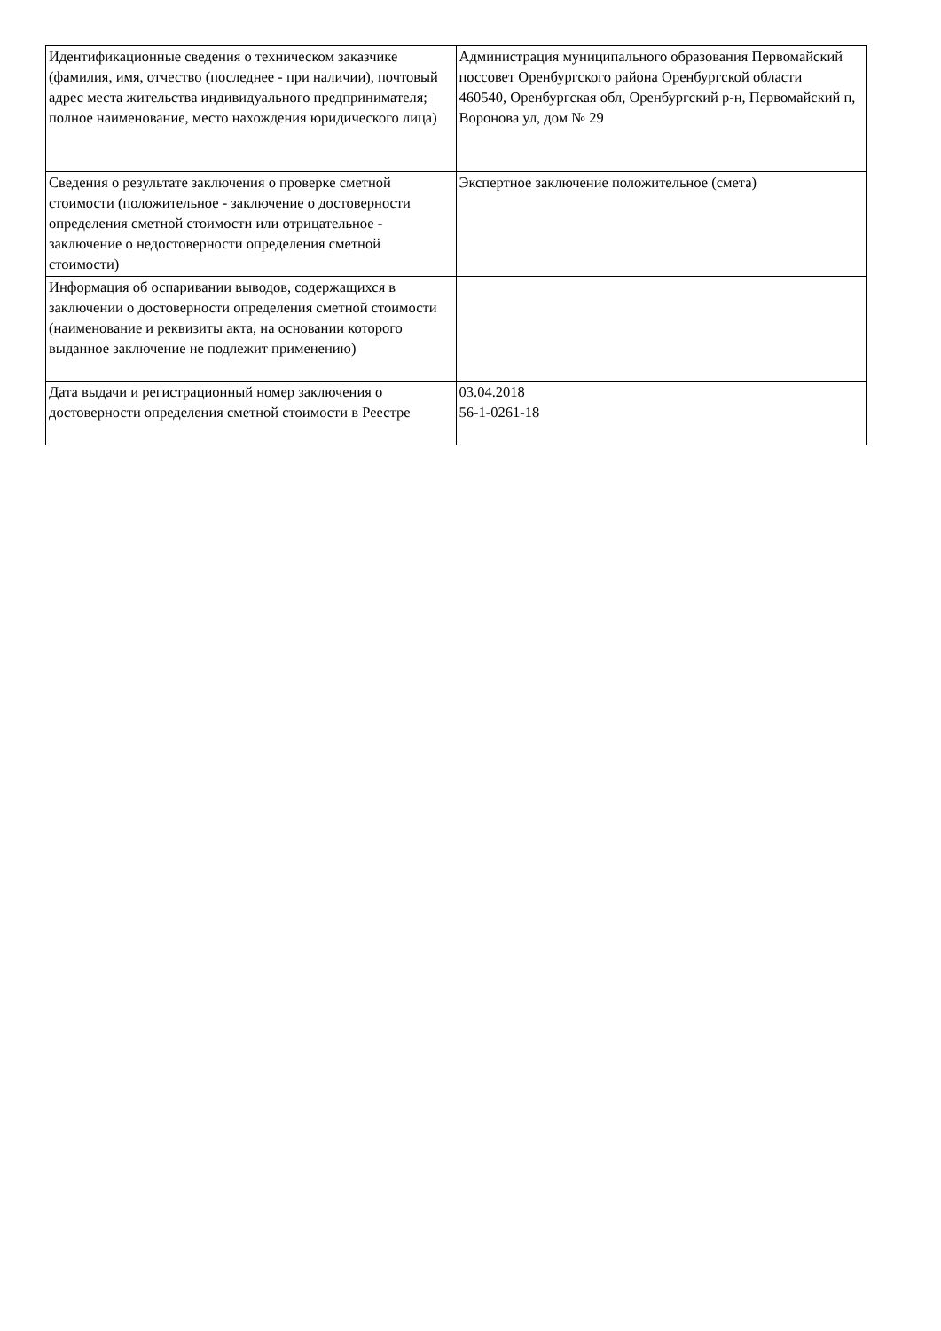| Идентификационные сведения о техническом заказчике (фамилия, имя, отчество (последнее - при наличии), почтовый адрес места жительства индивидуального предпринимателя; полное наименование, место нахождения юридического лица) | Администрация муниципального образования Первомайский поссовет Оренбургского района Оренбургской области 460540, Оренбургская обл, Оренбургский р-н, Первомайский п, Воронова ул, дом № 29 |
| Сведения о результате заключения о проверке сметной стоимости (положительное - заключение о достоверности определения сметной стоимости или отрицательное - заключение о недостоверности определения сметной стоимости) | Экспертное заключение положительное (смета) |
| Информация об оспаривании выводов, содержащихся в заключении о достоверности определения сметной стоимости (наименование и реквизиты акта, на основании которого выданное заключение не подлежит применению) | |
| Дата выдачи и регистрационный номер заключения о достоверности определения сметной стоимости в Реестре | 03.04.2018 56-1-0261-18 |